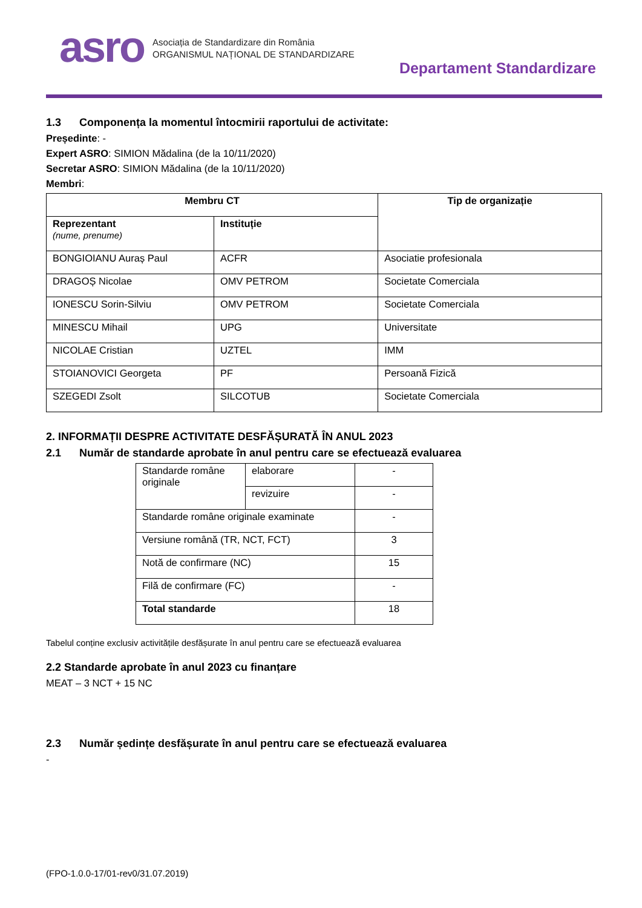asro
Asociația de Standardizare din România
ORGANISMUL NAȚIONAL DE STANDARDIZARE
Departament Standardizare
1.3 Componența la momentul întocmirii raportului de activitate:
Președinte: -
Expert ASRO: SIMION Mădalina (de la 10/11/2020)
Secretar ASRO: SIMION Mădalina (de la 10/11/2020)
Membri:
| Membru CT | | Tip de organizație |
| --- | --- | --- |
| Reprezentant (nume, prenume) | Instituție | |
| BONGIOIANU Auraș Paul | ACFR | Asociatie profesionala |
| DRAGOȘ Nicolae | OMV PETROM | Societate Comerciala |
| IONESCU Sorin-Silviu | OMV PETROM | Societate Comerciala |
| MINESCU Mihail | UPG | Universitate |
| NICOLAE Cristian | UZTEL | IMM |
| STOIANOVICI Georgeta | PF | Persoană Fizică |
| SZEGEDI Zsolt | SILCOTUB | Societate Comerciala |
2. INFORMAȚII DESPRE ACTIVITATE DESFĂȘURATĂ ÎN ANUL 2023
2.1 Număr de standarde aprobate în anul pentru care se efectuează evaluarea
| Standarde române originale | elaborare | - |
| | revizuire | - |
| Standarde române originale examinate | | - |
| Versiune română (TR, NCT, FCT) | | 3 |
| Notă de confirmare (NC) | | 15 |
| Filă de confirmare (FC) | | - |
| Total standarde | | 18 |
Tabelul conține exclusiv activitățile desfășurate în anul pentru care se efectuează evaluarea
2.2 Standarde aprobate în anul 2023 cu finanțare
MEAT – 3 NCT + 15 NC
2.3 Număr ședințe desfășurate în anul pentru care se efectuează evaluarea
-
(FPO-1.0.0-17/01-rev0/31.07.2019)